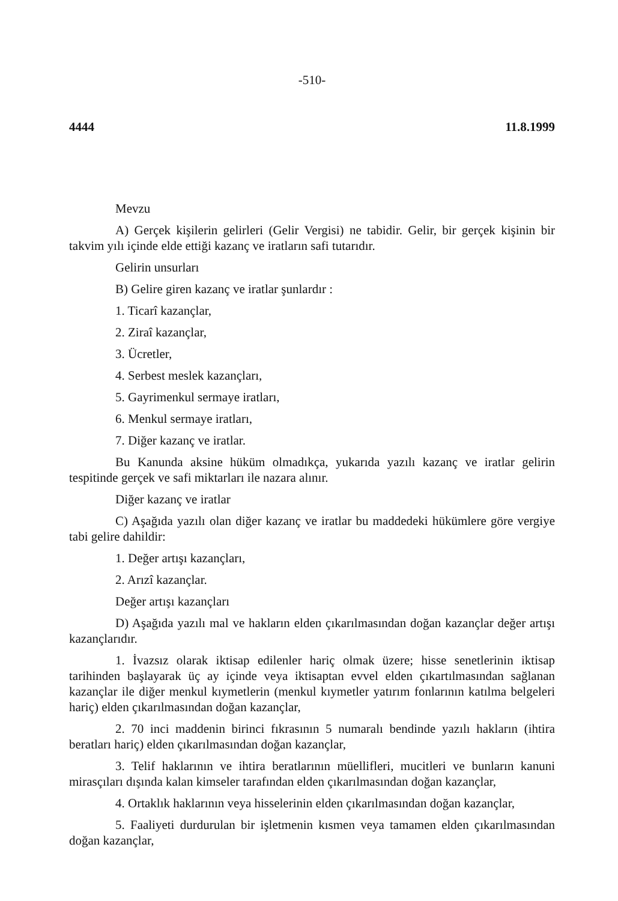-510-
4444 11.8.1999
Mevzu
A) Gerçek kişilerin gelirleri (Gelir Vergisi) ne tabidir. Gelir, bir gerçek kişinin bir takvim yılı içinde elde ettiği kazanç ve iratların safi tutarıdır.
Gelirin unsurları
B) Gelire giren kazanç ve iratlar şunlardır :
1. Ticarî kazançlar,
2. Ziraî kazançlar,
3. Ücretler,
4. Serbest meslek kazançları,
5. Gayrimenkul sermaye iratları,
6. Menkul sermaye iratları,
7. Diğer kazanç ve iratlar.
Bu Kanunda aksine hüküm olmadıkça, yukarıda yazılı kazanç ve iratlar gelirin tespitinde gerçek ve safi miktarları ile nazara alınır.
Diğer kazanç ve iratlar
C) Aşağıda yazılı olan diğer kazanç ve iratlar bu maddedeki hükümlere göre vergiye tabi gelire dahildir:
1. Değer artışı kazançları,
2. Arızî kazançlar.
Değer artışı kazançları
D) Aşağıda yazılı mal ve hakların elden çıkarılmasından doğan kazançlar değer artışı kazançlarıdır.
1. İvazsız olarak iktisap edilenler hariç olmak üzere; hisse senetlerinin iktisap tarihinden başlayarak üç ay içinde veya iktisaptan evvel elden çıkartılmasından sağlanan kazançlar ile diğer menkul kıymetlerin (menkul kıymetler yatırım fonlarının katılma belgeleri hariç) elden çıkarılmasından doğan kazançlar,
2. 70 inci maddenin birinci fıkrasının 5 numaralı bendinde yazılı hakların (ihtira beratları hariç) elden çıkarılmasından doğan kazançlar,
3. Telif haklarının ve ihtira beratlarının müellifleri, mucitleri ve bunların kanuni mirasçıları dışında kalan kimseler tarafından elden çıkarılmasından doğan kazançlar,
4. Ortaklık haklarının veya hisselerinin elden çıkarılmasından doğan kazançlar,
5. Faaliyeti durdurulan bir işletmenin kısmen veya tamamen elden çıkarılmasından doğan kazançlar,